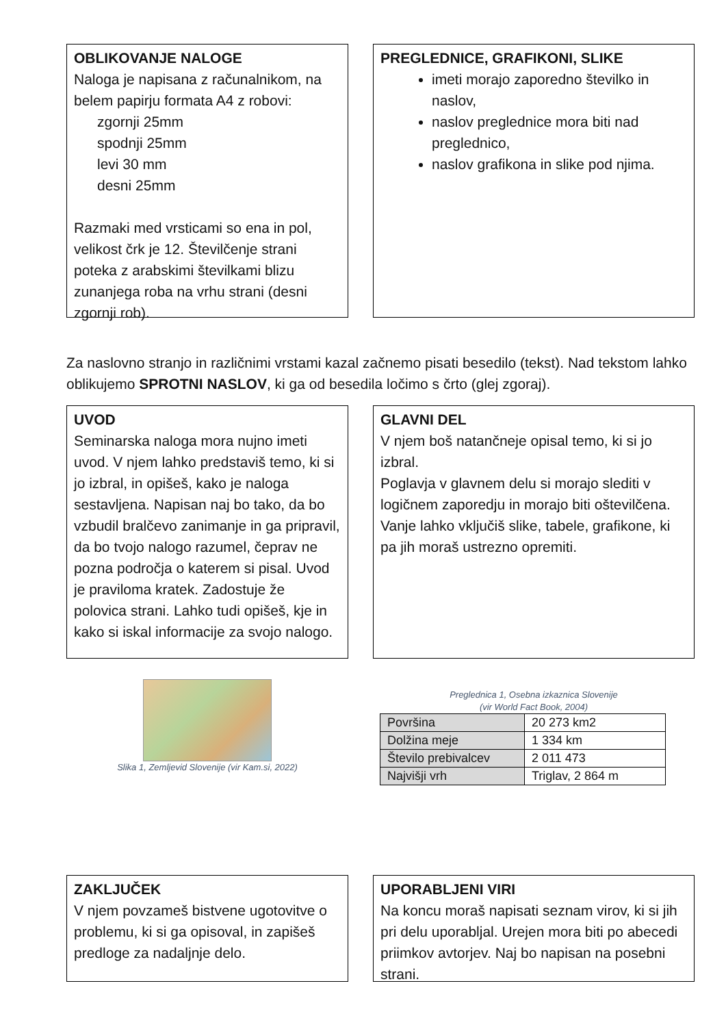OBLIKOVANJE NALOGE
Naloga je napisana z računalnikom, na belem papirju formata A4 z robovi:
zgornji 25mm
spodnji 25mm
levi 30 mm
desni 25mm
Razmaki med vrsticami so ena in pol, velikost črk je 12. Številčenje strani poteka z arabskimi številkami blizu zunanjega roba na vrhu strani (desni zgornji rob).
PREGLEDNICE, GRAFIKONI, SLIKE
imeti morajo zaporedno številko in naslov,
naslov preglednice mora biti nad preglednico,
naslov grafikona in slike pod njima.
Za naslovno stranjo in različnimi vrstami kazal začnemo pisati besedilo (tekst). Nad tekstom lahko oblikujemo SPROTNI NASLOV, ki ga od besedila ločimo s črto (glej zgoraj).
UVOD
Seminarska naloga mora nujno imeti uvod. V njem lahko predstaviš temo, ki si jo izbral, in opišeš, kako je naloga sestavljena. Napisan naj bo tako, da bo vzbudil bralčevo zanimanje in ga pripravil, da bo tvojo nalogo razumel, čeprav ne pozna področja o katerem si pisal. Uvod je praviloma kratek. Zadostuje že polovica strani. Lahko tudi opišeš, kje in kako si iskal informacije za svojo nalogo.
GLAVNI DEL
V njem boš natančneje opisal temo, ki si jo izbral.
Poglavja v glavnem delu si morajo slediti v logičnem zaporedju in morajo biti oštevilčena. Vanje lahko vključiš slike, tabele, grafikone, ki pa jih moraš ustrezno opremiti.
Slika 1, Zemljevid Slovenije (vir Kam.si, 2022)
Preglednica 1, Osebna izkaznica Slovenije
(vir World Fact Book, 2004)
| Površina | 20 273 km2 |
| Dolžina meje | 1 334 km |
| Število prebivalcev | 2 011 473 |
| Najvišji vrh | Triglav, 2 864 m |
ZAKLJUČEK
V njem povzameš bistvene ugotovitve o problemu, ki si ga opisoval, in zapišeš predloge za nadaljnje delo.
UPORABLJENI VIRI
Na koncu moraš napisati seznam virov, ki si jih pri delu uporabljal. Urejen mora biti po abecedi priimkov avtorjev. Naj bo napisan na posebni strani.